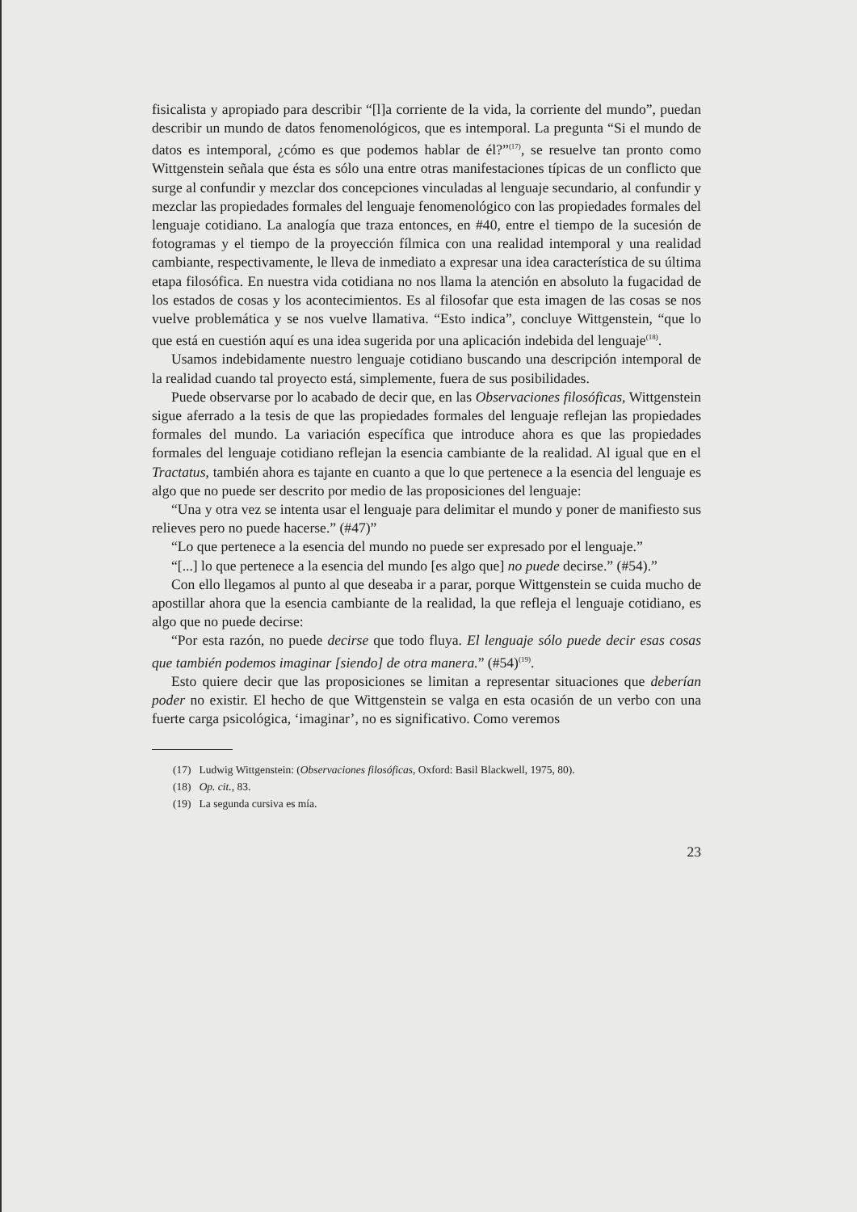fisicalista y apropiado para describir “[l]a corriente de la vida, la corriente del mundo”, puedan describir un mundo de datos fenomenológicos, que es intemporal. La pregunta “Si el mundo de datos es intemporal, ¿cómo es que podemos hablar de él?”<sup>(17)</sup>, se resuelve tan pronto como Wittgenstein señala que ésta es sólo una entre otras manifestaciones típicas de un conflicto que surge al confundir y mezclar dos concepciones vinculadas al lenguaje secundario, al confundir y mezclar las propiedades formales del lenguaje fenomenológico con las propiedades formales del lenguaje cotidiano. La analogía que traza entonces, en #40, entre el tiempo de la sucesión de fotogramas y el tiempo de la proyección fílmica con una realidad intemporal y una realidad cambiante, respectivamente, le lleva de inmediato a expresar una idea característica de su última etapa filosófica. En nuestra vida cotidiana no nos llama la atención en absoluto la fugacidad de los estados de cosas y los acontecimientos. Es al filosofar que esta imagen de las cosas se nos vuelve problemática y se nos vuelve llamativa. “Esto indica”, concluye Wittgenstein, “que lo que está en cuestión aquí es una idea sugerida por una aplicación indebida del lenguaje<sup>(18)</sup>.
Usamos indebidamente nuestro lenguaje cotidiano buscando una descripción intemporal de la realidad cuando tal proyecto está, simplemente, fuera de sus posibilidades.
Puede observarse por lo acabado de decir que, en las Observaciones filosóficas, Wittgenstein sigue aferrado a la tesis de que las propiedades formales del lenguaje reflejan las propiedades formales del mundo. La variación específica que introduce ahora es que las propiedades formales del lenguaje cotidiano reflejan la esencia cambiante de la realidad. Al igual que en el Tractatus, también ahora es tajante en cuanto a que lo que pertenece a la esencia del lenguaje es algo que no puede ser descrito por medio de las proposiciones del lenguaje:
“Una y otra vez se intenta usar el lenguaje para delimitar el mundo y poner de manifiesto sus relieves pero no puede hacerse.” (#47)”
“Lo que pertenece a la esencia del mundo no puede ser expresado por el lenguaje.”
“[...] lo que pertenece a la esencia del mundo [es algo que] no puede decirse.” (#54).”
Con ello llegamos al punto al que deseaba ir a parar, porque Wittgenstein se cuida mucho de apostillar ahora que la esencia cambiante de la realidad, la que refleja el lenguaje cotidiano, es algo que no puede decirse:
“Por esta razón, no puede decirse que todo fluya. El lenguaje sólo puede decir esas cosas que también podemos imaginar [siendo] de otra manera.” (#54)<sup>(19)</sup>.
Esto quiere decir que las proposiciones se limitan a representar situaciones que deberían poder no existir. El hecho de que Wittgenstein se valga en esta ocasión de un verbo con una fuerte carga psicológica, ‘imaginar’, no es significativo. Como veremos
(17) Ludwig Wittgenstein: (Observaciones filosóficas, Oxford: Basil Blackwell, 1975, 80).
(18) Op. cit., 83.
(19) La segunda cursiva es mía.
23